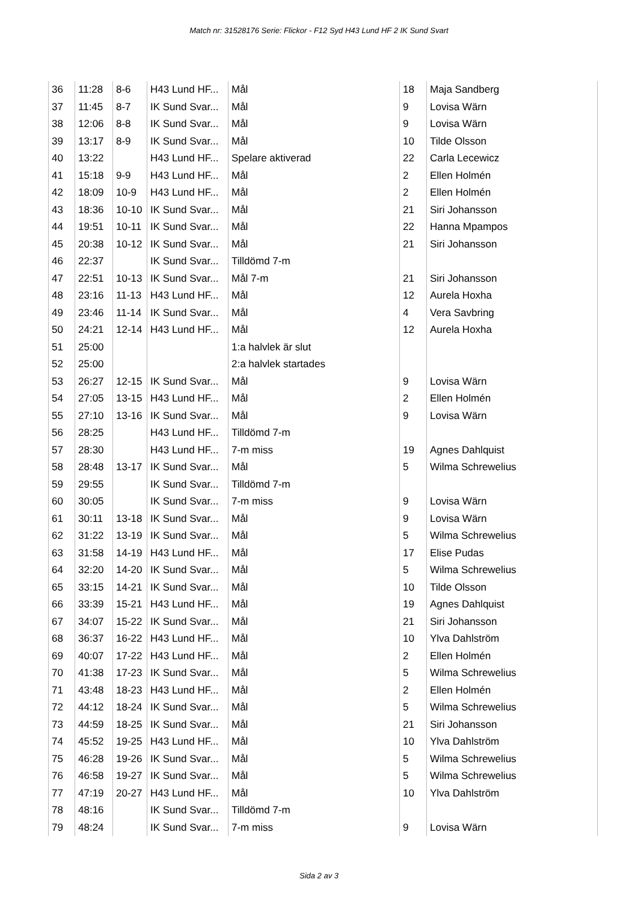Match nr: 31528176 Serie: Flickor - F12 Syd H43 Lund HF 2 IK Sund Svart
| 36 | 11:28 | 8-6 | H43 Lund HF... | Mål | 18 | Maja Sandberg |
| 37 | 11:45 | 8-7 | IK Sund Svar... | Mål | 9 | Lovisa Wärn |
| 38 | 12:06 | 8-8 | IK Sund Svar... | Mål | 9 | Lovisa Wärn |
| 39 | 13:17 | 8-9 | IK Sund Svar... | Mål | 10 | Tilde Olsson |
| 40 | 13:22 | | H43 Lund HF... | Spelare aktiverad | 22 | Carla Lecewicz |
| 41 | 15:18 | 9-9 | H43 Lund HF... | Mål | 2 | Ellen Holmén |
| 42 | 18:09 | 10-9 | H43 Lund HF... | Mål | 2 | Ellen Holmén |
| 43 | 18:36 | 10-10 | IK Sund Svar... | Mål | 21 | Siri Johansson |
| 44 | 19:51 | 10-11 | IK Sund Svar... | Mål | 22 | Hanna Mpampos |
| 45 | 20:38 | 10-12 | IK Sund Svar... | Mål | 21 | Siri Johansson |
| 46 | 22:37 | | IK Sund Svar... | Tilldömd 7-m | | |
| 47 | 22:51 | 10-13 | IK Sund Svar... | Mål 7-m | 21 | Siri Johansson |
| 48 | 23:16 | 11-13 | H43 Lund HF... | Mål | 12 | Aurela Hoxha |
| 49 | 23:46 | 11-14 | IK Sund Svar... | Mål | 4 | Vera Savbring |
| 50 | 24:21 | 12-14 | H43 Lund HF... | Mål | 12 | Aurela Hoxha |
| 51 | 25:00 | | | 1:a halvlek är slut | | |
| 52 | 25:00 | | | 2:a halvlek startades | | |
| 53 | 26:27 | 12-15 | IK Sund Svar... | Mål | 9 | Lovisa Wärn |
| 54 | 27:05 | 13-15 | H43 Lund HF... | Mål | 2 | Ellen Holmén |
| 55 | 27:10 | 13-16 | IK Sund Svar... | Mål | 9 | Lovisa Wärn |
| 56 | 28:25 | | H43 Lund HF... | Tilldömd 7-m | | |
| 57 | 28:30 | | H43 Lund HF... | 7-m miss | 19 | Agnes Dahlquist |
| 58 | 28:48 | 13-17 | IK Sund Svar... | Mål | 5 | Wilma Schrewelius |
| 59 | 29:55 | | IK Sund Svar... | Tilldömd 7-m | | |
| 60 | 30:05 | | IK Sund Svar... | 7-m miss | 9 | Lovisa Wärn |
| 61 | 30:11 | 13-18 | IK Sund Svar... | Mål | 9 | Lovisa Wärn |
| 62 | 31:22 | 13-19 | IK Sund Svar... | Mål | 5 | Wilma Schrewelius |
| 63 | 31:58 | 14-19 | H43 Lund HF... | Mål | 17 | Elise Pudas |
| 64 | 32:20 | 14-20 | IK Sund Svar... | Mål | 5 | Wilma Schrewelius |
| 65 | 33:15 | 14-21 | IK Sund Svar... | Mål | 10 | Tilde Olsson |
| 66 | 33:39 | 15-21 | H43 Lund HF... | Mål | 19 | Agnes Dahlquist |
| 67 | 34:07 | 15-22 | IK Sund Svar... | Mål | 21 | Siri Johansson |
| 68 | 36:37 | 16-22 | H43 Lund HF... | Mål | 10 | Ylva Dahlström |
| 69 | 40:07 | 17-22 | H43 Lund HF... | Mål | 2 | Ellen Holmén |
| 70 | 41:38 | 17-23 | IK Sund Svar... | Mål | 5 | Wilma Schrewelius |
| 71 | 43:48 | 18-23 | H43 Lund HF... | Mål | 2 | Ellen Holmén |
| 72 | 44:12 | 18-24 | IK Sund Svar... | Mål | 5 | Wilma Schrewelius |
| 73 | 44:59 | 18-25 | IK Sund Svar... | Mål | 21 | Siri Johansson |
| 74 | 45:52 | 19-25 | H43 Lund HF... | Mål | 10 | Ylva Dahlström |
| 75 | 46:28 | 19-26 | IK Sund Svar... | Mål | 5 | Wilma Schrewelius |
| 76 | 46:58 | 19-27 | IK Sund Svar... | Mål | 5 | Wilma Schrewelius |
| 77 | 47:19 | 20-27 | H43 Lund HF... | Mål | 10 | Ylva Dahlström |
| 78 | 48:16 | | IK Sund Svar... | Tilldömd 7-m | | |
| 79 | 48:24 | | IK Sund Svar... | 7-m miss | 9 | Lovisa Wärn |
Sida 2 av 3